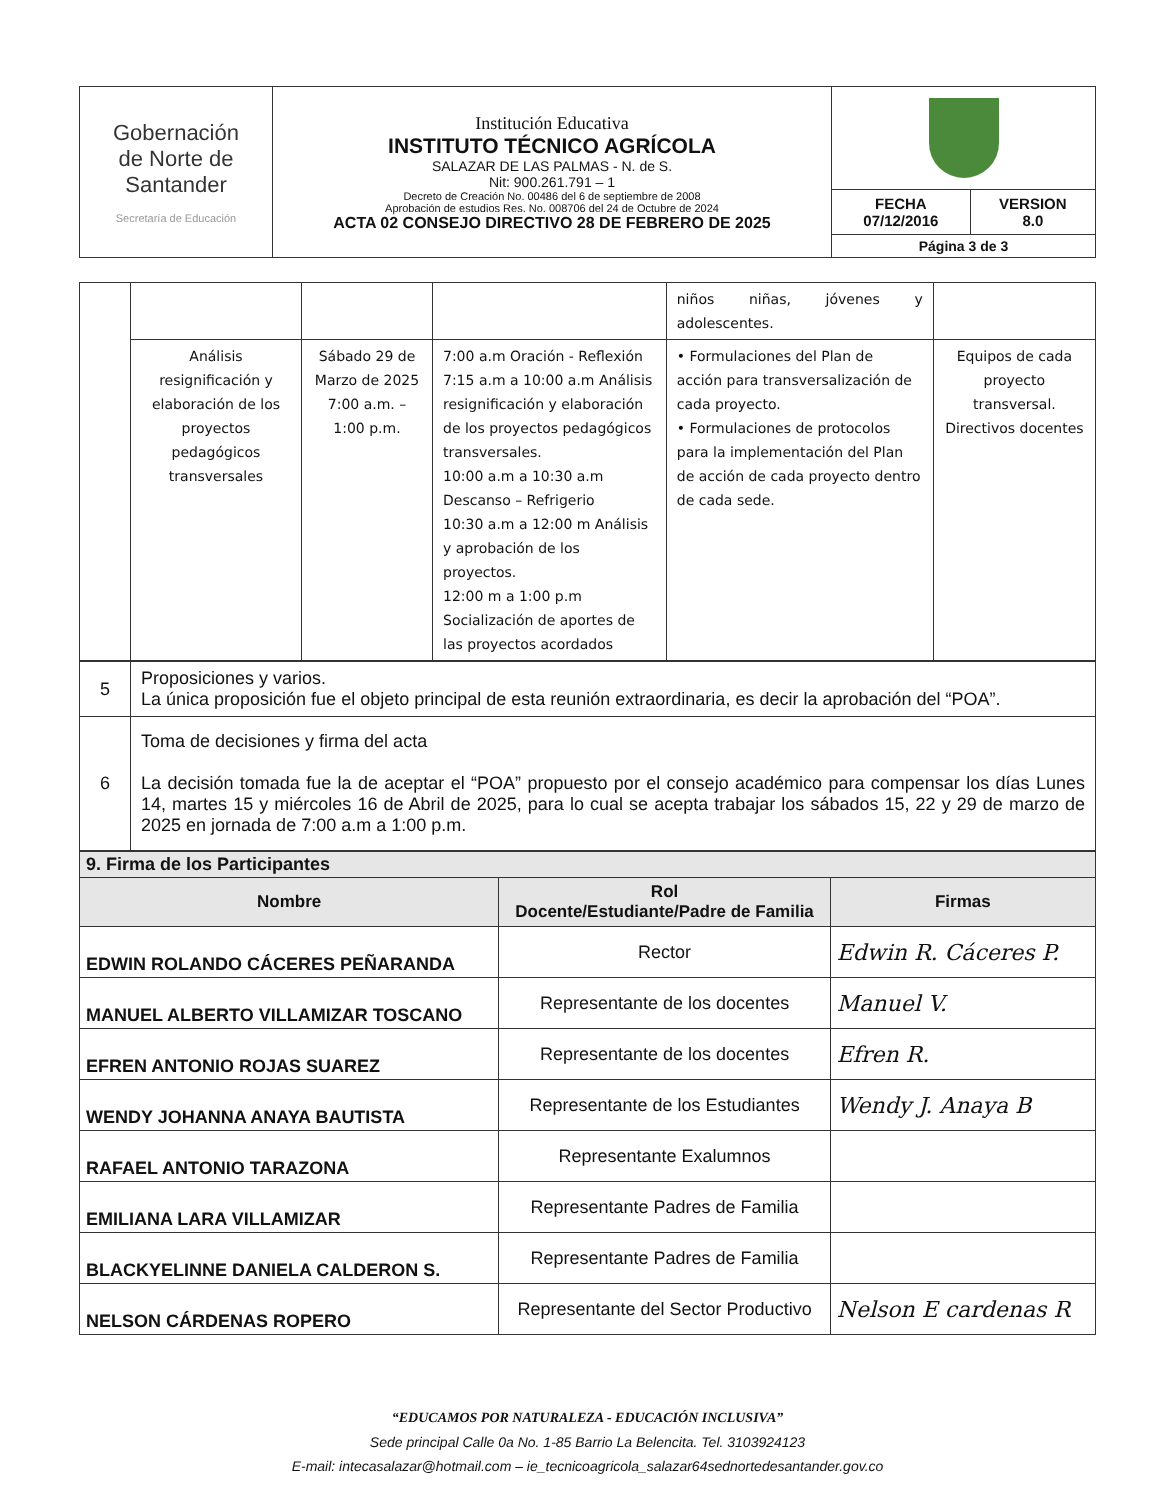| Gobernación de Norte de Santander Secretaría de Educación | Institución Educativa INSTITUTO TÉCNICO AGRÍCOLA SALAZAR DE LAS PALMAS - N. de S. Nit: 900.261.791 – 1 Decreto de Creación No. 00486 del 6 de septiembre de 2008 Aprobación de estudios Res. No. 008706 del 24 de Octubre de 2024 ACTA 02 CONSEJO DIRECTIVO 28 DE FEBRERO DE 2025 | | |
| | | FECHA 07/12/2016 | VERSION 8.0 |
| | | Página 3 de 3 | |
| | | | | niños niñas, jóvenes y adolescentes. | |
| | Análisis resignificación y elaboración de los proyectos pedagógicos transversales | Sábado 29 de Marzo de 2025 7:00 a.m. – 1:00 p.m. | 7:00 a.m Oración - Reflexión 7:15 a.m a 10:00 a.m Análisis resignificación y elaboración de los proyectos pedagógicos transversales. 10:00 a.m a 10:30 a.m Descanso – Refrigerio 10:30 a.m a 12:00 m Análisis y aprobación de los proyectos. 12:00 m a 1:00 p.m Socialización de aportes de las proyectos acordados | • Formulaciones del Plan de acción para transversalización de cada proyecto. • Formulaciones de protocolos para la implementación del Plan de acción de cada proyecto dentro de cada sede. | Equipos de cada proyecto transversal. Directivos docentes |
| 5 | Proposiciones y varios. La única proposición fue el objeto principal de esta reunión extraordinaria, es decir la aprobación del “POA”. |
| 6 | Toma de decisiones y firma del acta La decisión tomada fue la de aceptar el “POA” propuesto por el consejo académico para compensar los días Lunes 14, martes 15 y miércoles 16 de Abril de 2025, para lo cual se acepta trabajar los sábados 15, 22 y 29 de marzo de 2025 en jornada de 7:00 a.m a 1:00 p.m. |
| 9. Firma de los Participantes | | |
| Nombre | Rol Docente/Estudiante/Padre de Familia | Firmas |
| EDWIN ROLANDO CÁCERES PEÑARANDA | Rector | Edwin R. Cáceres P. |
| MANUEL ALBERTO VILLAMIZAR TOSCANO | Representante de los docentes | Manuel V. |
| EFREN ANTONIO ROJAS SUAREZ | Representante de los docentes | Efren R. |
| WENDY JOHANNA ANAYA BAUTISTA | Representante de los Estudiantes | Wendy J. Anaya B |
| RAFAEL ANTONIO TARAZONA | Representante Exalumnos | |
| EMILIANA LARA VILLAMIZAR | Representante Padres de Familia | |
| BLACKYELINNE DANIELA CALDERON S. | Representante Padres de Familia | |
| NELSON CÁRDENAS ROPERO | Representante del Sector Productivo | Nelson E cardenas R |
“EDUCAMOS POR NATURALEZA - EDUCACIÓN INCLUSIVA”
Sede principal Calle 0a No. 1-85 Barrio La Belencita. Tel. 3103924123
E-mail: intecasalazar@hotmail.com – ie_tecnicoagricola_salazar64sednortedesantander.gov.co